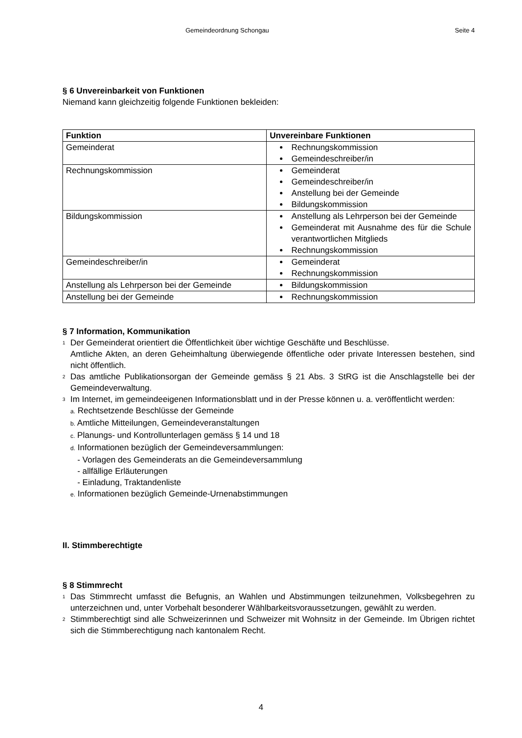Gemeindeordnung Schongau Seite 4
§ 6 Unvereinbarkeit von Funktionen
Niemand kann gleichzeitig folgende Funktionen bekleiden:
| Funktion | Unvereinbare Funktionen |
| --- | --- |
| Gemeinderat | Rechnungskommission Gemeindeschreiber/in |
| Rechnungskommission | Gemeinderat Gemeindeschreiber/in Anstellung bei der Gemeinde Bildungskommission |
| Bildungskommission | Anstellung als Lehrperson bei der Gemeinde Gemeinderat mit Ausnahme des für die Schule verantwortlichen Mitglieds Rechnungskommission |
| Gemeindeschreiber/in | Gemeinderat Rechnungskommission |
| Anstellung als Lehrperson bei der Gemeinde | Bildungskommission |
| Anstellung bei der Gemeinde | Rechnungskommission |
§ 7 Information, Kommunikation
<sup>1</sup>
Der Gemeinderat orientiert die Öffentlichkeit über wichtige Geschäfte und Beschlüsse.
Amtliche Akten, an deren Geheimhaltung überwiegende öffentliche oder private Interessen bestehen, sind nicht öffentlich.
<sup>2</sup>
Das amtliche Publikationsorgan der Gemeinde gemäss § 21 Abs. 3 StRG ist die Anschlagstelle bei der Gemeindeverwaltung.
<sup>3</sup>
Im Internet, im gemeindeeigenen Informationsblatt und in der Presse können u. a. veröffentlicht werden:
a. Rechtsetzende Beschlüsse der Gemeinde
b. Amtliche Mitteilungen, Gemeindeveranstaltungen
c. Planungs- und Kontrollunterlagen gemäss § 14 und 18
d. Informationen bezüglich der Gemeindeversammlungen:
- Vorlagen des Gemeinderats an die Gemeindeversammlung
- allfällige Erläuterungen
- Einladung, Traktandenliste
e. Informationen bezüglich Gemeinde-Urnenabstimmungen
II. Stimmberechtigte
§ 8 Stimmrecht
<sup>1</sup>
Das Stimmrecht umfasst die Befugnis, an Wahlen und Abstimmungen teilzunehmen, Volksbegehren zu unterzeichnen und, unter Vorbehalt besonderer Wählbarkeitsvoraussetzungen, gewählt zu werden.
<sup>2</sup>
Stimmberechtigt sind alle Schweizerinnen und Schweizer mit Wohnsitz in der Gemeinde. Im Übrigen richtet sich die Stimmberechtigung nach kantonalem Recht.
4